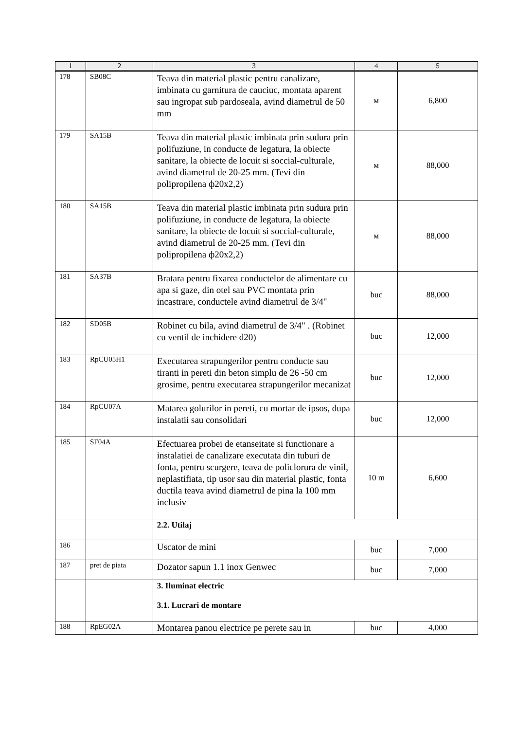| 1 | 2 | 3 | 4 | 5 |
| --- | --- | --- | --- | --- |
| 178 | SB08C | Teava din material plastic pentru canalizare, imbinata cu garnitura de cauciuc, montata aparent sau ingropat sub pardoseala, avind diametrul de 50 mm | м | 6,800 |
| 179 | SA15B | Teava din material plastic imbinata prin sudura prin polifuziune, in conducte de legatura, la obiecte sanitare, la obiecte de locuit si soccial-culturale, avind diametrul de 20-25 mm. (Tevi din polipropilena ф20x2,2) | м | 88,000 |
| 180 | SA15B | Teava din material plastic imbinata prin sudura prin polifuziune, in conducte de legatura, la obiecte sanitare, la obiecte de locuit si soccial-culturale, avind diametrul de 20-25 mm. (Tevi din polipropilena ф20x2,2) | м | 88,000 |
| 181 | SA37B | Bratara pentru fixarea conductelor de alimentare cu apa si gaze, din otel sau PVC montata prin incastrare, conductele avind diametrul de 3/4" | buc | 88,000 |
| 182 | SD05B | Robinet cu bila, avind diametrul de 3/4" . (Robinet cu ventil de inchidere d20) | buc | 12,000 |
| 183 | RpCU05H1 | Executarea strapungerilor pentru conducte sau tiranti in pereti din beton simplu de 26 -50 cm grosime, pentru executarea strapungerilor mecanizat | buc | 12,000 |
| 184 | RpCU07A | Matarea golurilor in pereti, cu mortar de ipsos, dupa instalatii sau consolidari | buc | 12,000 |
| 185 | SF04A | Efectuarea probei de etanseitate si functionare a instalatiei de canalizare executata din tuburi de fonta, pentru scurgere, teava de policlorura de vinil, neplastifiata, tip usor sau din material plastic, fonta ductila teava avind diametrul de pina la 100 mm inclusiv | 10 m | 6,600 |
| | | 2.2. Utilaj | | |
| 186 | | Uscator de mini | buc | 7,000 |
| 187 | pret de piata | Dozator sapun 1.1 inox Genwec | buc | 7,000 |
| | | 3. Iluminat electric 3.1. Lucrari de montare | | |
| 188 | RpEG02A | Montarea panou electrice pe perete sau in | buc | 4,000 |